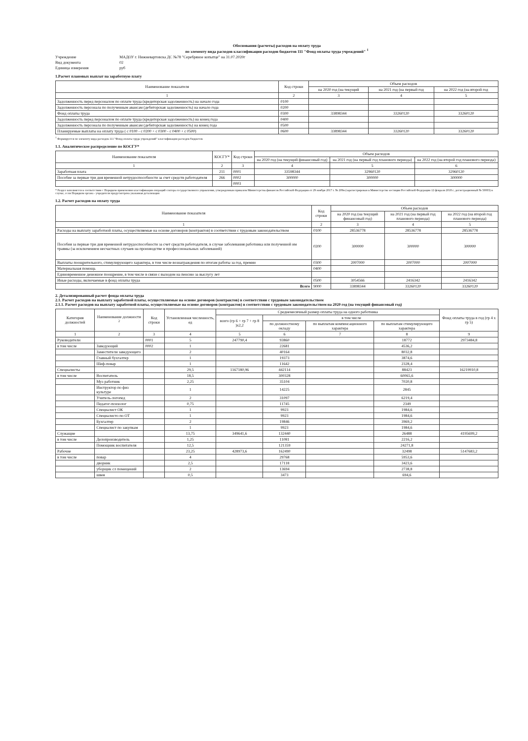Обоснования (расчеты) расходов на оплату труда
по элементу вида расходов классификации расходов бюджетов 111 "Фонд оплаты труда учреждений" <sup>1</sup>
Учреждение МАДОУ г. Нижневартовска ДС №78 "Серебряное копытце" на 31.07.2020г
Вид документа 02
Единица измерения руб
1.Расчет плановых выплат на заработную плату
| Наименование показателя | Код строки | Объем расходов | | |
| --- | --- | --- | --- | --- |
| | | на 2020 год (на текущий | на 2021 год (на первый год | на 2022 год (на второй год |
| 1 | 2 | 3 | 4 | 5 |
| Задолженность перед персоналом по оплате труда (кредиторская задолженность) на начало года | 0100 | | | |
| Задолженность персонала по полученным авансам (дебиторская задолженность) на начало года | 0200 | | | |
| Фонд оплаты труда | 0300 | 33898344 | 33260120 | 33260120 |
| Задолженность перед персоналом по оплате труда (кредиторская задолженность) на конец года | 0400 | | | |
| Задолженность персонала по полученным авансам (дебиторская задолженность) на конец года | 0500 | | | |
| Планируемые выплаты на оплату труда ( с 0100 - с 0200 + с 0300 - с 0400 + с 0500) | 0600 | 33898344 | 33260120 | 33260120 |
<sup>1</sup> Формируется по элементу вида расходов 111 "Фонд оплаты труда учреждений" классификации расходов бюджетов
1.1. Аналитическое распределение по КОСГУ*
| Наименование показателя | КОСГУ* | Код строки | Объем расходов | | |
| --- | --- | --- | --- | --- | --- |
| | | | на 2020 год (на текущий финансовый год) | на 2021 год (на первый год планового периода) | на 2022 год (на второй год планового периода) |
| 1 | 2 | 3 | 4 | 5 | 6 |
| Заработная плата | 211 | 0001 | 33598344 | 32960120 | 32960120 |
| Пособие за первые три дня временной нетрудоспособности за счет средств работодателя | 266 | 0002 | 300000 | 300000 | 300000 |
| | | 0003 | | | |
* Раздел заполняется в соответствии с Порядком применения классификации операций сектора государственного управления, утвержденным приказом Министерства финансов Российской Федерации от 29 ноября 2017 г. № 209н (зарегистрирован в Министерстве юстиции Российской Федерации 12 февраля 2018 г., регистрационный № 50003) в случае, если Порядком органа - учредителя предусмотрена указанная детализация
1.2. Расчет расходов на оплату труда
| Наименование показателя | Код строки | Объем расходов | | |
| --- | --- | --- | --- | --- |
| | | на 2020 год (на текущий финансовый год) | на 2021 год (на первый год планового периода) | на 2022 год (на второй год планового периода) |
| 1 | 2 | 3 | 4 | 5 |
| Расходы на выплату заработной платы, осуществляемые на основе договоров (контрактов) в соответствии с трудовым законодательством | 0100 | 28536778 | 28536778 | 28536778 |
| Пособия за первые три дня временной нетрудоспособности за счет средств работодателя, в случае заболевания работника или полученной им травмы (за исключением несчастных случаев на производстве и профессиональных заболеваний) | 0200 | 300000 | 300000 | 300000 |
| Выплаты поощрительного, стимулирующего характера, в том числе вознаграждения по итогам работы за год, премии | 0300 | 2007000 | 2007000 | 2007000 |
| Материальная помощь | 0400 | | | |
| Единовременное денежное поощрение, в том числе в связи с выходом на пенсию за выслугу лет | | | | |
| Иные расходы, включаемые в фонд оплаты труда | 0500 | 3054566 | 2416342 | 2416342 |
| Всего | 9000 | 33898344 | 33260120 | 33260120 |
2. Детализированный расчет фонда оплаты труда
2.1. Расчет расходов на выплату заработной платы, осуществляемые на основе договоров (контрактов) в соответствии с трудовым законодательством
2.1.1. Расчет расходов на выплату заработной платы, осуществляемые на основе договоров (контрактов) в соответствии с трудовым законодательством на 2020 год (на текущий финансовый год)
| Категория должностей | Наименование должности <sup>2</sup> | Код строки | Установленная численность, ед | Среднемесячный размер оплаты труда на одного работника | | | | Фонд оплаты труда в год (гр 4 х гр 5) |
| --- | --- | --- | --- | --- | --- | --- | --- | --- |
| | | | | всего (гр 6 + гр 7 + гр 8 )х2,2 | в том числе | | | |
| | | | | | по должностному окладу | по выплатам компенсационного характера | по выплатам стимулирующего характера | |
| 1 | 2 | 3 | 4 | 5 | 6 | 7 | 8 | 9 |
| Руководители | | 0001 | 5 | 247790,4 | 93860 | | 18772 | 2973484,8 |
| в том числе | Заведующий | 0002 | 1 | | 22681 | | 4536,2 | |
| | Заместители заведующего | | 2 | | 40164 | | 8032,8 | |
| | Главный бухгалтер | | 1 | | 19373 | | 3874,6 | |
| | Шеф-повар | | 1 | | 11642 | | 2328,4 | |
| Специалисты | | | 29,5 | 1167180,96 | 442114 | | 88423 | 16219910,8 |
| в том числе | Воспитатель | | 18,5 | | 300328 | | 60065,6 | |
| | Муз работник | | 2,25 | | 35104 | | 7020,8 | |
| | Инструктор по физ культуре | | 1 | | 14225 | | 2845 | |
| | Учитель-логопед | | 2 | | 31097 | | 6219,4 | |
| | Педагог-психолог | | 0,75 | | 11745 | | 2349 | |
| | Специалист ОК | | 1 | | 9923 | | 1984,6 | |
| | Специалисто по ОТ | | 1 | | 9923 | | 1984,6 | |
| | Бухгалтер | | 2 | | 19846 | | 3969,2 | |
| | Специалист по закупкам | | 1 | | 9923 | | 1984,6 | |
| Служащие | | | 13,75 | 349641,6 | 132440 | | 26488 | 4195699,2 |
| в том числе | Делопроизводитель | | 1,25 | | 11081 | | 2216,2 | |
| | Помощник воспитателя | | 12,5 | | 121359 | | 24271,8 | |
| Рабочие | | | 23,25 | 428973,6 | 162490 | | 32498 | 5147683,2 |
| в том числе | повар | | 4 | | 29768 | | 5953,6 | |
| | дворник | | 2,5 | | 17118 | | 3423,6 | |
| | уборщик сл помещений | | 2 | | 13694 | | 2738,8 | |
| | швея | | 0,5 | | 3473 | | 694,6 | |